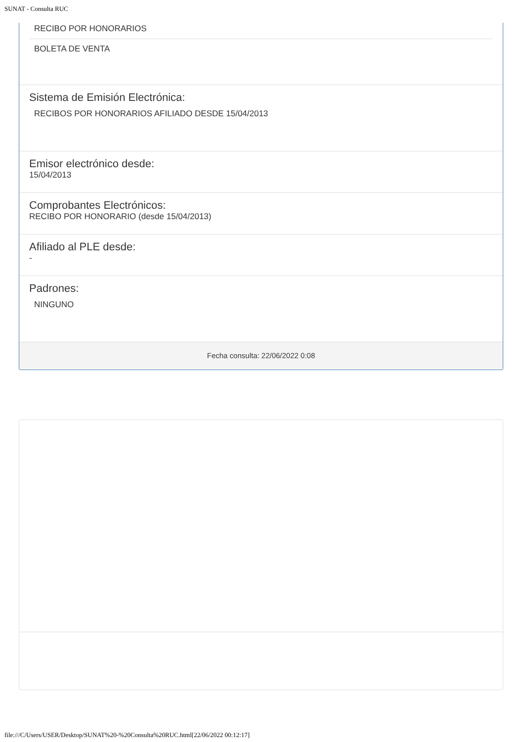SUNAT - Consulta RUC
RECIBO POR HONORARIOS
BOLETA DE VENTA
Sistema de Emisión Electrónica:
RECIBOS POR HONORARIOS AFILIADO DESDE 15/04/2013
Emisor electrónico desde:
15/04/2013
Comprobantes Electrónicos:
RECIBO POR HONORARIO (desde 15/04/2013)
Afiliado al PLE desde:
-
Padrones:
NINGUNO
Fecha consulta: 22/06/2022 0:08
file:///C/Users/USER/Desktop/SUNAT%20-%20Consulta%20RUC.html[22/06/2022 00:12:17]